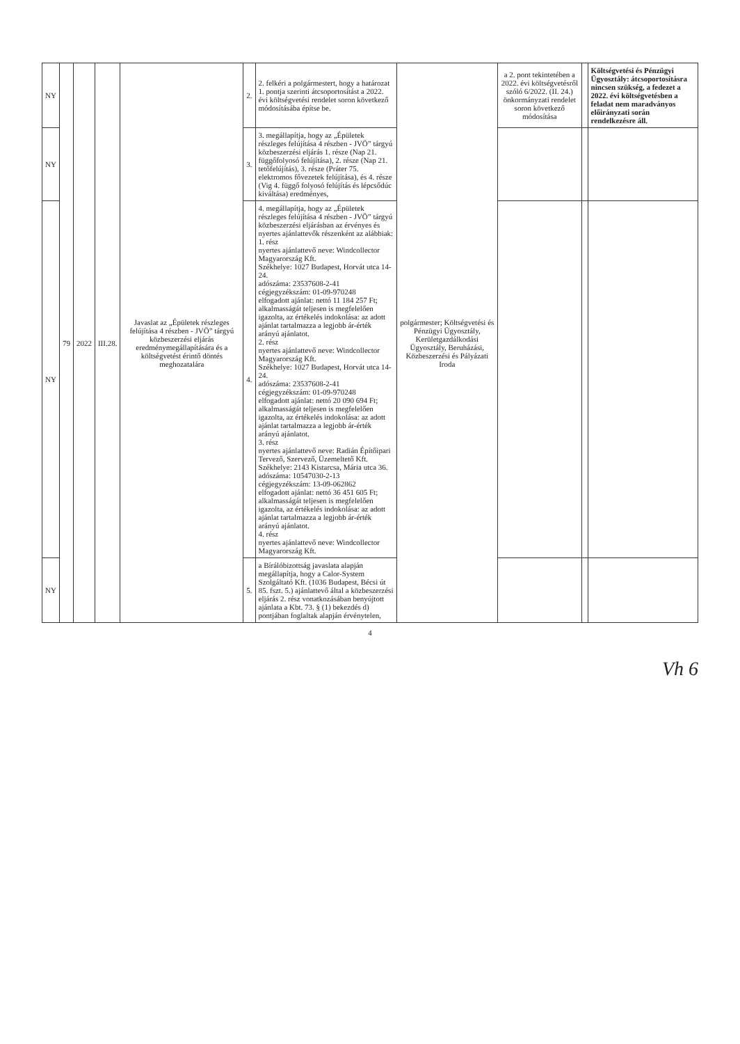| NY | 79 | 2022 | III.28. | Javaslat az „Épületek részleges felújítása 4 részben - JVÖ” tárgyú közbeszerzési eljárás eredménymegállapítására és a költségvetést érintő döntés meghozatalára | 2. | 2. felkéri a polgármestert, hogy a határozat 1. pontja szerinti átcsoportosítást a 2022. évi költségvetési rendelet soron következő módosításába építse be. | polgármester; Költségvetési és Pénzügyi Ügyosztály, Kerületgazdálkodási Ügyosztály, Beruházási, Közbeszerzési és Pályázati Iroda | a 2. pont tekintetében a 2022. évi költségvetésről szóló 6/2022. (II. 24.) önkormányzati rendelet soron következő módosítása | | Költségvetési és Pénzügyi Ügyosztály: átcsoportosításra nincsen szükség, a fedezet a 2022. évi költségvetésben a feladat nem maradványos előirányzati során rendelkezésre áll. |
| NY | | | | | 3. | 3. megállapítja, hogy az „Épületek részleges felújítása 4 részben - JVÖ” tárgyú közbeszerzési eljárás 1. része (Nap 21. függőfolyosó felújítása), 2. része (Nap 21. tetőfelújítás), 3. része (Práter 75. elektromos fővezetek felújítása), és 4. része (Vig 4. függő folyosó felújítás és lépcsődúc kiváltása) eredményes, | | | | |
| NY | | | | | 4. | 4. megállapítja, hogy az „Épületek részleges felújítása 4 részben - JVÖ” tárgyú közbeszerzési eljárásban az érvényes és nyertes ajánlattevők részenként az alábbiak: 1. rész nyertes ajánlattevő neve: Windcollector Magyarország Kft. Székhelye: 1027 Budapest, Horvát utca 14-24. adószáma: 23537608-2-41 cégjegyzékszám: 01-09-970248 elfogadott ajánlat: nettó 11 184 257 Ft; alkalmasságát teljesen is megfelelően igazolta, az értékelés indokolása: az adott ajánlat tartalmazza a legjobb ár-érték arányú ajánlatot. 2. rész nyertes ajánlattevő neve: Windcollector Magyarország Kft. Székhelye: 1027 Budapest, Horvát utca 14-24. adószáma: 23537608-2-41 cégjegyzékszám: 01-09-970248 elfogadott ajánlat: nettó 20 090 694 Ft; alkalmasságát teljesen is megfelelően igazolta, az értékelés indokolása: az adott ajánlat tartalmazza a legjobb ár-érték arányú ajánlatot. 3. rész nyertes ajánlattevő neve: Radián Építőipari Tervező, Szervező, Üzemeltető Kft. Székhelye: 2143 Kistarcsa, Mária utca 36. adószáma: 10547030-2-13 cégjegyzékszám: 13-09-062862 elfogadott ajánlat: nettó 36 451 605 Ft; alkalmasságát teljesen is megfelelően igazolta, az értékelés indokolása: az adott ajánlat tartalmazza a legjobb ár-érték arányú ajánlatot. 4. rész nyertes ajánlattevő neve: Windcollector Magyarország Kft. | | | | |
| NY | | | | | 5. | a Bírálóbizottság javaslata alapján megállapítja, hogy a Calor-System Szolgáltató Kft. (1036 Budapest, Bécsi út 85. fszt. 5.) ajánlattevő által a közbeszerzési eljárás 2. rész vonatkozásában benyújtott ajánlata a Kbt. 73. § (1) bekezdés d) pontjában foglaltak alapján érvénytelen, | | | | |
4
Vh 6